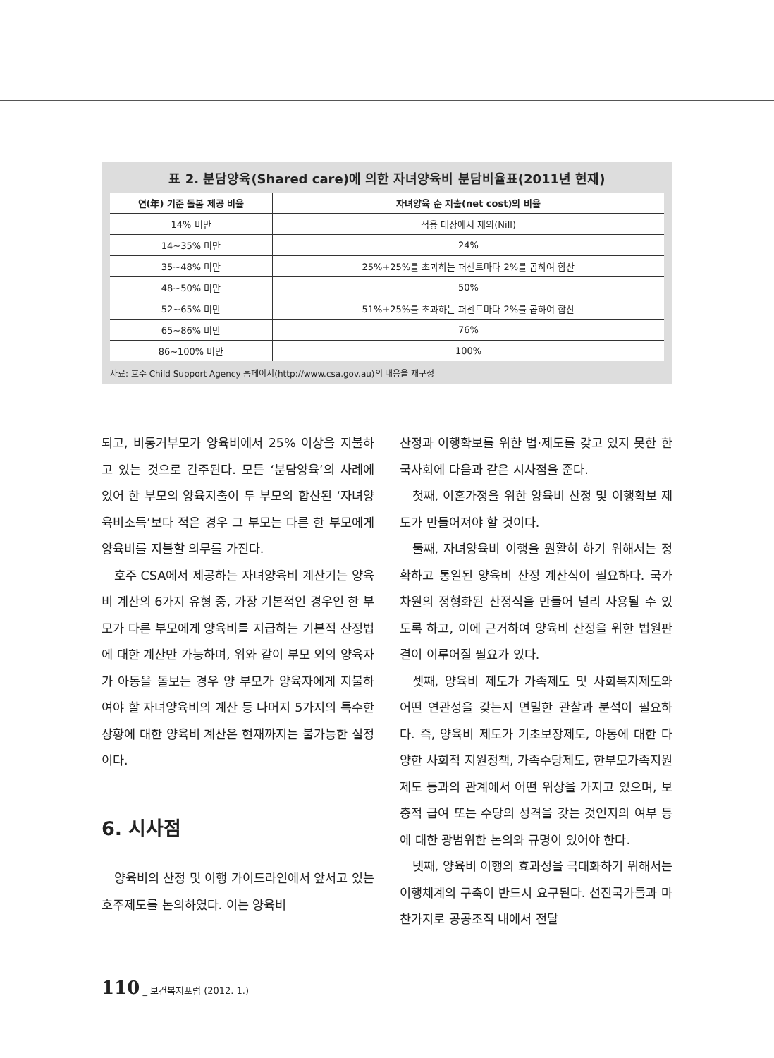표 2. 분담양육(Shared care)에 의한 자녀양육비 분담비율표(2011년 현재)
| 연(年) 기준 돌봄 제공 비율 | 자녀양육 순 지출(net cost)의 비율 |
| --- | --- |
| 14% 미만 | 적용 대상에서 제외(Nill) |
| 14~35% 미만 | 24% |
| 35~48% 미만 | 25%+25%를 초과하는 퍼센트마다 2%를 곱하여 합산 |
| 48~50% 미만 | 50% |
| 52~65% 미만 | 51%+25%를 초과하는 퍼센트마다 2%를 곱하여 합산 |
| 65~86% 미만 | 76% |
| 86~100% 미만 | 100% |
자료: 호주 Child Support Agency 홈페이지(http://www.csa.gov.au)의 내용을 재구성
되고, 비동거부모가 양육비에서 25% 이상을 지불하고 있는 것으로 간주된다. 모든 ‘분담양육’의 사례에 있어 한 부모의 양육지출이 두 부모의 합산된 ‘자녀양육비소득’보다 적은 경우 그 부모는 다른 한 부모에게 양육비를 지불할 의무를 가진다.
호주 CSA에서 제공하는 자녀양육비 계산기는 양육비 계산의 6가지 유형 중, 가장 기본적인 경우인 한 부모가 다른 부모에게 양육비를 지급하는 기본적 산정법에 대한 계산만 가능하며, 위와 같이 부모 외의 양육자가 아동을 돌보는 경우 양 부모가 양육자에게 지불하여야 할 자녀양육비의 계산 등 나머지 5가지의 특수한 상황에 대한 양육비 계산은 현재까지는 불가능한 실정이다.
6. 시사점
양육비의 산정 및 이행 가이드라인에서 앞서고 있는 호주제도를 논의하였다. 이는 양육비
산정과 이행확보를 위한 법·제도를 갖고 있지 못한 한국사회에 다음과 같은 시사점을 준다.
첫째, 이혼가정을 위한 양육비 산정 및 이행확보 제도가 만들어져야 할 것이다.
둘째, 자녀양육비 이행을 원활히 하기 위해서는 정확하고 통일된 양육비 산정 계산식이 필요하다. 국가차원의 정형화된 산정식을 만들어 널리 사용될 수 있도록 하고, 이에 근거하여 양육비 산정을 위한 법원판결이 이루어질 필요가 있다.
셋째, 양육비 제도가 가족제도 및 사회복지제도와 어떤 연관성을 갖는지 면밀한 관찰과 분석이 필요하다. 즉, 양육비 제도가 기초보장제도, 아동에 대한 다양한 사회적 지원정책, 가족수당제도, 한부모가족지원제도 등과의 관계에서 어떤 위상을 가지고 있으며, 보충적 급여 또는 수당의 성격을 갖는 것인지의 여부 등에 대한 광범위한 논의와 규명이 있어야 한다.
넷째, 양육비 이행의 효과성을 극대화하기 위해서는 이행체계의 구축이 반드시 요구된다. 선진국가들과 마찬가지로 공공조직 내에서 전달
110 _ 보건복지포럼 (2012. 1.)